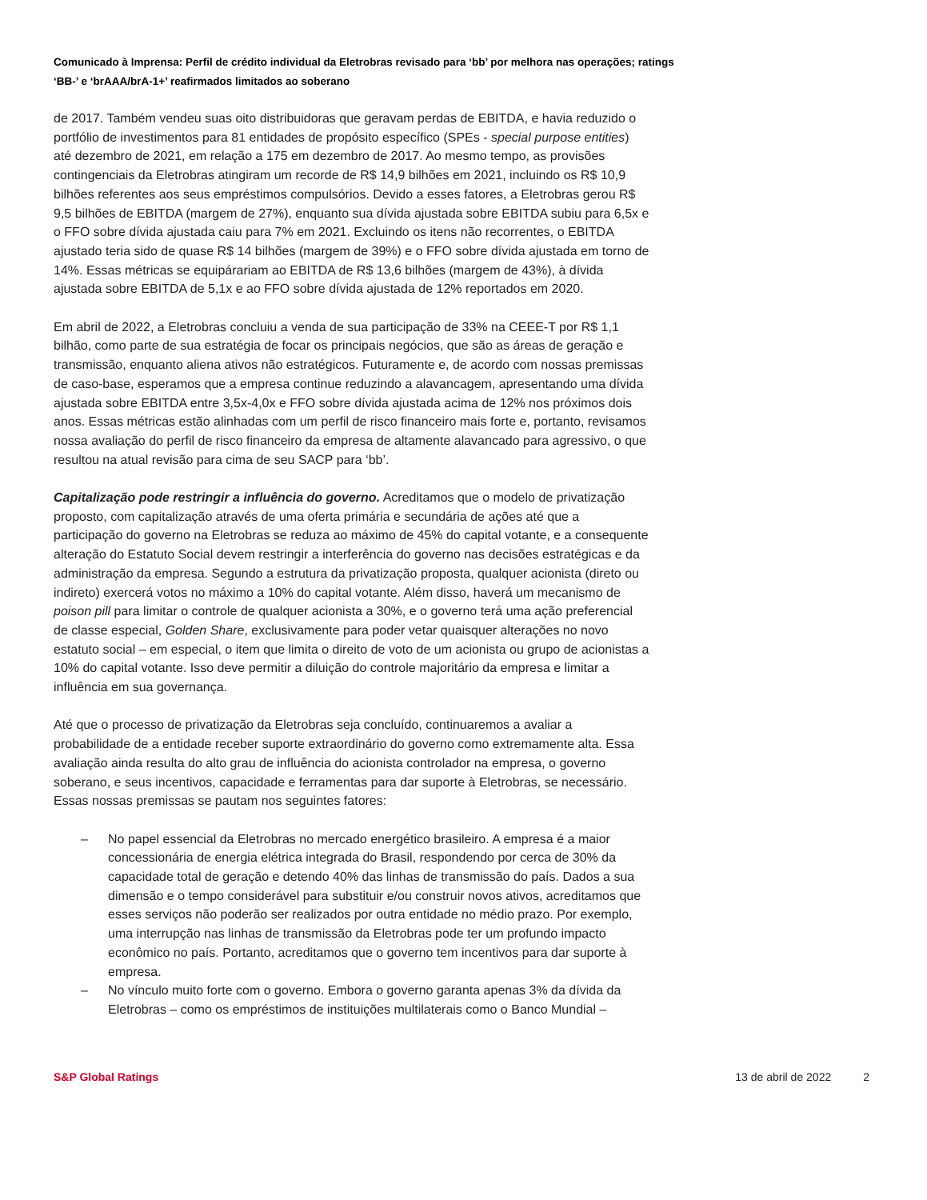Comunicado à Imprensa: Perfil de crédito individual da Eletrobras revisado para ‘bb’ por melhora nas operações; ratings ‘BB-’ e ‘brAAA/brA-1+’ reafirmados limitados ao soberano
de 2017. Também vendeu suas oito distribuidoras que geravam perdas de EBITDA, e havia reduzido o portfólio de investimentos para 81 entidades de propósito específico (SPEs - special purpose entities) até dezembro de 2021, em relação a 175 em dezembro de 2017. Ao mesmo tempo, as provisões contingenciais da Eletrobras atingiram um recorde de R$ 14,9 bilhões em 2021, incluindo os R$ 10,9 bilhões referentes aos seus empréstimos compulsórios. Devido a esses fatores, a Eletrobras gerou R$ 9,5 bilhões de EBITDA (margem de 27%), enquanto sua dívida ajustada sobre EBITDA subiu para 6,5x e o FFO sobre dívida ajustada caiu para 7% em 2021. Excluindo os itens não recorrentes, o EBITDA ajustado teria sido de quase R$ 14 bilhões (margem de 39%) e o FFO sobre dívida ajustada em torno de 14%. Essas métricas se equipárariam ao EBITDA de R$ 13,6 bilhões (margem de 43%), à dívida ajustada sobre EBITDA de 5,1x e ao FFO sobre dívida ajustada de 12% reportados em 2020.
Em abril de 2022, a Eletrobras concluiu a venda de sua participação de 33% na CEEE-T por R$ 1,1 bilhão, como parte de sua estratégia de focar os principais negócios, que são as áreas de geração e transmissão, enquanto aliena ativos não estratégicos. Futuramente e, de acordo com nossas premissas de caso-base, esperamos que a empresa continue reduzindo a alavancagem, apresentando uma dívida ajustada sobre EBITDA entre 3,5x-4,0x e FFO sobre dívida ajustada acima de 12% nos próximos dois anos. Essas métricas estão alinhadas com um perfil de risco financeiro mais forte e, portanto, revisamos nossa avaliação do perfil de risco financeiro da empresa de altamente alavancado para agressivo, o que resultou na atual revisão para cima de seu SACP para ‘bb’.
Capitalização pode restringir a influência do governo. Acreditamos que o modelo de privatização proposto, com capitalização através de uma oferta primária e secundária de ações até que a participação do governo na Eletrobras se reduza ao máximo de 45% do capital votante, e a consequente alteração do Estatuto Social devem restringir a interferência do governo nas decisões estratégicas e da administração da empresa. Segundo a estrutura da privatização proposta, qualquer acionista (direto ou indireto) exercerá votos no máximo a 10% do capital votante. Além disso, haverá um mecanismo de poison pill para limitar o controle de qualquer acionista a 30%, e o governo terá uma ação preferencial de classe especial, Golden Share, exclusivamente para poder vetar quaisquer alterações no novo estatuto social – em especial, o item que limita o direito de voto de um acionista ou grupo de acionistas a 10% do capital votante. Isso deve permitir a diluição do controle majoritário da empresa e limitar a influência em sua governança.
Até que o processo de privatização da Eletrobras seja concluído, continuaremos a avaliar a probabilidade de a entidade receber suporte extraordinário do governo como extremamente alta. Essa avaliação ainda resulta do alto grau de influência do acionista controlador na empresa, o governo soberano, e seus incentivos, capacidade e ferramentas para dar suporte à Eletrobras, se necessário. Essas nossas premissas se pautam nos seguintes fatores:
– No papel essencial da Eletrobras no mercado energético brasileiro. A empresa é a maior concessionária de energia elétrica integrada do Brasil, respondendo por cerca de 30% da capacidade total de geração e detendo 40% das linhas de transmissão do país. Dados a sua dimensão e o tempo considerável para substituir e/ou construir novos ativos, acreditamos que esses serviços não poderão ser realizados por outra entidade no médio prazo. Por exemplo, uma interrupção nas linhas de transmissão da Eletrobras pode ter um profundo impacto econômico no país. Portanto, acreditamos que o governo tem incentivos para dar suporte à empresa.
– No vínculo muito forte com o governo. Embora o governo garanta apenas 3% da dívida da Eletrobras – como os empréstimos de instituições multilaterais como o Banco Mundial –
S&P Global Ratings 13 de abril de 2022 2